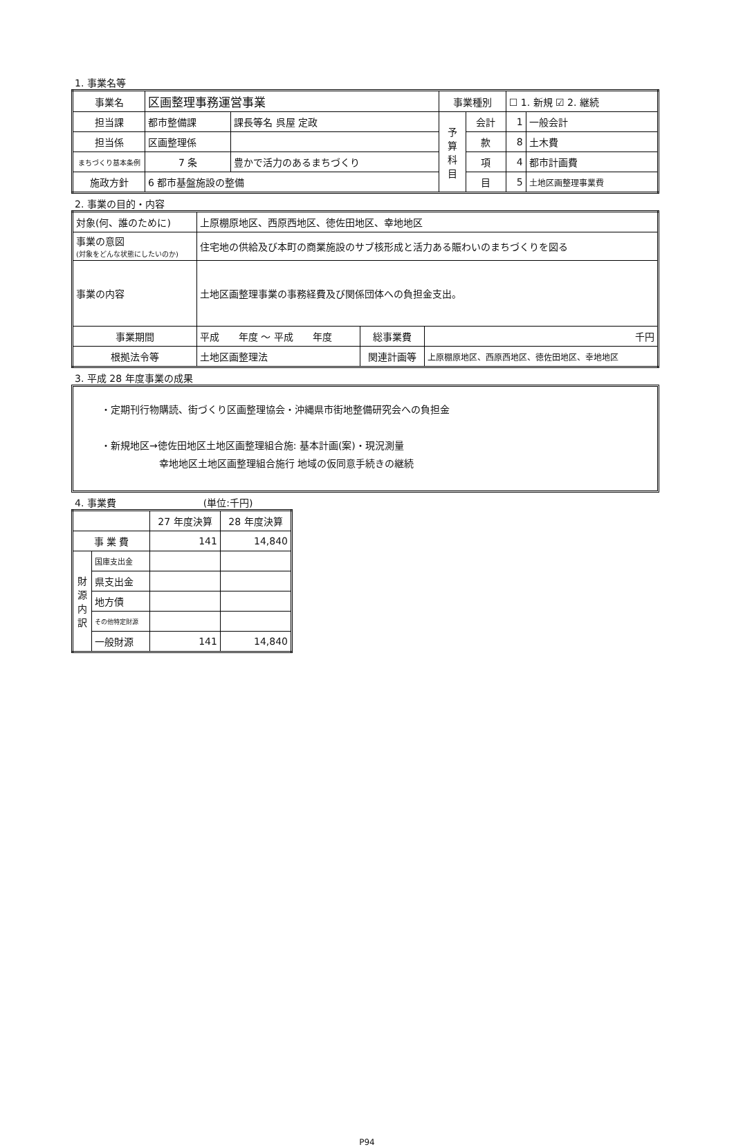1. 事業名等
| 事業名 | 区画整理事務運営事業 | | | 事業種別 | | ☐ 1. 新規 ☑ 2. 継続 | |
| 担当課 | 都市整備課 | | 課長等名 呉屋 定政 | 予 算 科 目 | 会計 | 1 | 一般会計 |
| 担当係 | 区画整理係 | | | | 款 | 8 | 土木費 |
| まちづくり基本条例 | 7 条 | 豊かで活力のあるまちづくり | | | 項 | 4 | 都市計画費 |
| 施政方針 | 6 都市基盤施設の整備 | | | | 目 | 5 | 土地区画整理事業費 |
2. 事業の目的・内容
| 対象(何、誰のために) | 上原棚原地区、西原西地区、徳佐田地区、幸地地区 | | |
| 事業の意図 (対象をどんな状態にしたいのか) | 住宅地の供給及び本町の商業施設のサブ核形成と活力ある賑わいのまちづくりを図る | | |
| 事業の内容 | 土地区画整理事業の事務経費及び関係団体への負担金支出。 | | |
| 事業期間 | 平成 年度 ～ 平成 年度 | 総事業費 | 千円 |
| 根拠法令等 | 土地区画整理法 | 関連計画等 | 上原棚原地区、西原西地区、徳佐田地区、幸地地区 |
3. 平成 28 年度事業の成果
・定期刊行物購読、街づくり区画整理協会・沖縄県市街地整備研究会への負担金
・新規地区→徳佐田地区土地区画整理組合施: 基本計画(案)・現況測量
　　　　　　幸地地区土地区画整理組合施行 地域の仮同意手続きの継続
4. 事業費　　　　　　　　　(単位:千円)
| | | 27 年度決算 | 28 年度決算 |
| 事 業 費 | | 141 | 14,840 |
| 財 源 内 訳 | 国庫支出金 | | |
| | 県支出金 | | |
| | 地方債 | | |
| | その他特定財源 | | |
| | 一般財源 | 141 | 14,840 |
P94